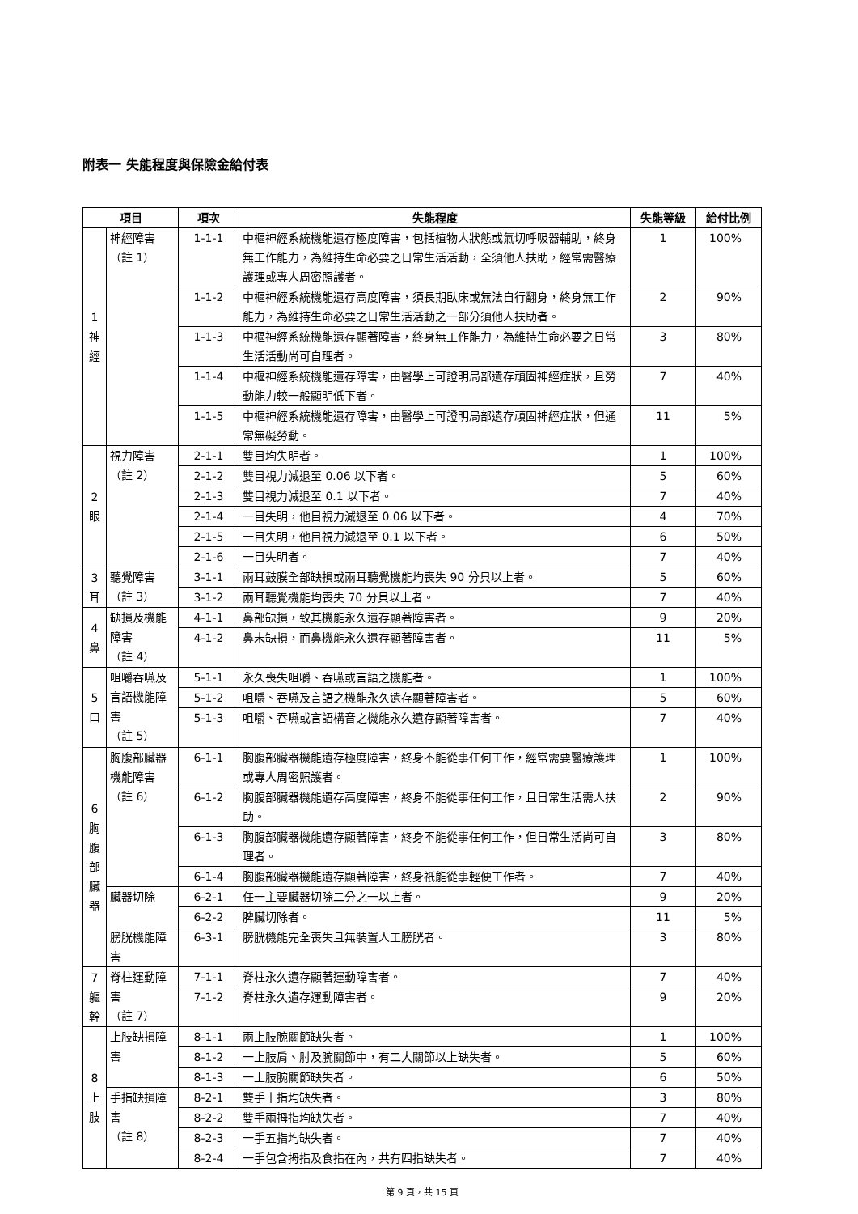附表一 失能程度與保險金給付表
| 項目 | | 項次 | 失能程度 | 失能等級 | 給付比例 |
| --- | --- | --- | --- | --- | --- |
| 1 神 經 | 神經障害 （註 1） | 1-1-1 | 中樞神經系統機能遺存極度障害，包括植物人狀態或氣切呼吸器輔助，終身無工作能力，為維持生命必要之日常生活活動，全須他人扶助，經常需醫療護理或專人周密照護者。 | 1 | 100% |
| | | 1-1-2 | 中樞神經系統機能遺存高度障害，須長期臥床或無法自行翻身，終身無工作能力，為維持生命必要之日常生活活動之一部分須他人扶助者。 | 2 | 90% |
| | | 1-1-3 | 中樞神經系統機能遺存顯著障害，終身無工作能力，為維持生命必要之日常生活活動尚可自理者。 | 3 | 80% |
| | | 1-1-4 | 中樞神經系統機能遺存障害，由醫學上可證明局部遺存頑固神經症狀，且勞動能力較一般顯明低下者。 | 7 | 40% |
| | | 1-1-5 | 中樞神經系統機能遺存障害，由醫學上可證明局部遺存頑固神經症狀，但通常無礙勞動。 | 11 | 5% |
| 2 眼 | 視力障害 （註 2） | 2-1-1 | 雙目均失明者。 | 1 | 100% |
| | | 2-1-2 | 雙目視力減退至 0.06 以下者。 | 5 | 60% |
| | | 2-1-3 | 雙目視力減退至 0.1 以下者。 | 7 | 40% |
| | | 2-1-4 | 一目失明，他目視力減退至 0.06 以下者。 | 4 | 70% |
| | | 2-1-5 | 一目失明，他目視力減退至 0.1 以下者。 | 6 | 50% |
| | | 2-1-6 | 一目失明者。 | 7 | 40% |
| 3 耳 | 聽覺障害 （註 3） | 3-1-1 | 兩耳鼓膜全部缺損或兩耳聽覺機能均喪失 90 分貝以上者。 | 5 | 60% |
| | | 3-1-2 | 兩耳聽覺機能均喪失 70 分貝以上者。 | 7 | 40% |
| 4 鼻 | 缺損及機能障害 （註 4） | 4-1-1 | 鼻部缺損，致其機能永久遺存顯著障害者。 | 9 | 20% |
| | | 4-1-2 | 鼻未缺損，而鼻機能永久遺存顯著障害者。 | 11 | 5% |
| 5 口 | 咀嚼吞嚥及言語機能障害 （註 5） | 5-1-1 | 永久喪失咀嚼、吞嚥或言語之機能者。 | 1 | 100% |
| | | 5-1-2 | 咀嚼、吞嚥及言語之機能永久遺存顯著障害者。 | 5 | 60% |
| | | 5-1-3 | 咀嚼、吞嚥或言語構音之機能永久遺存顯著障害者。 | 7 | 40% |
| 6 胸 腹 部 臟 器 | 胸腹部臟器機能障害 （註 6） | 6-1-1 | 胸腹部臟器機能遺存極度障害，終身不能從事任何工作，經常需要醫療護理或專人周密照護者。 | 1 | 100% |
| | | 6-1-2 | 胸腹部臟器機能遺存高度障害，終身不能從事任何工作，且日常生活需人扶助。 | 2 | 90% |
| | | 6-1-3 | 胸腹部臟器機能遺存顯著障害，終身不能從事任何工作，但日常生活尚可自理者。 | 3 | 80% |
| | | 6-1-4 | 胸腹部臟器機能遺存顯著障害，終身祇能從事輕便工作者。 | 7 | 40% |
| | 臟器切除 | 6-2-1 | 任一主要臟器切除二分之一以上者。 | 9 | 20% |
| | | 6-2-2 | 脾臟切除者。 | 11 | 5% |
| | 膀胱機能障害 | 6-3-1 | 膀胱機能完全喪失且無裝置人工膀胱者。 | 3 | 80% |
| 7 軀 幹 | 脊柱運動障害 （註 7） | 7-1-1 | 脊柱永久遺存顯著運動障害者。 | 7 | 40% |
| | | 7-1-2 | 脊柱永久遺存運動障害者。 | 9 | 20% |
| 8 上 肢 | 上肢缺損障害 | 8-1-1 | 兩上肢腕關節缺失者。 | 1 | 100% |
| | | 8-1-2 | 一上肢肩、肘及腕關節中，有二大關節以上缺失者。 | 5 | 60% |
| | | 8-1-3 | 一上肢腕關節缺失者。 | 6 | 50% |
| | 手指缺損障害 （註 8） | 8-2-1 | 雙手十指均缺失者。 | 3 | 80% |
| | | 8-2-2 | 雙手兩拇指均缺失者。 | 7 | 40% |
| | | 8-2-3 | 一手五指均缺失者。 | 7 | 40% |
| | | 8-2-4 | 一手包含拇指及食指在內，共有四指缺失者。 | 7 | 40% |
第 9 頁，共 15 頁